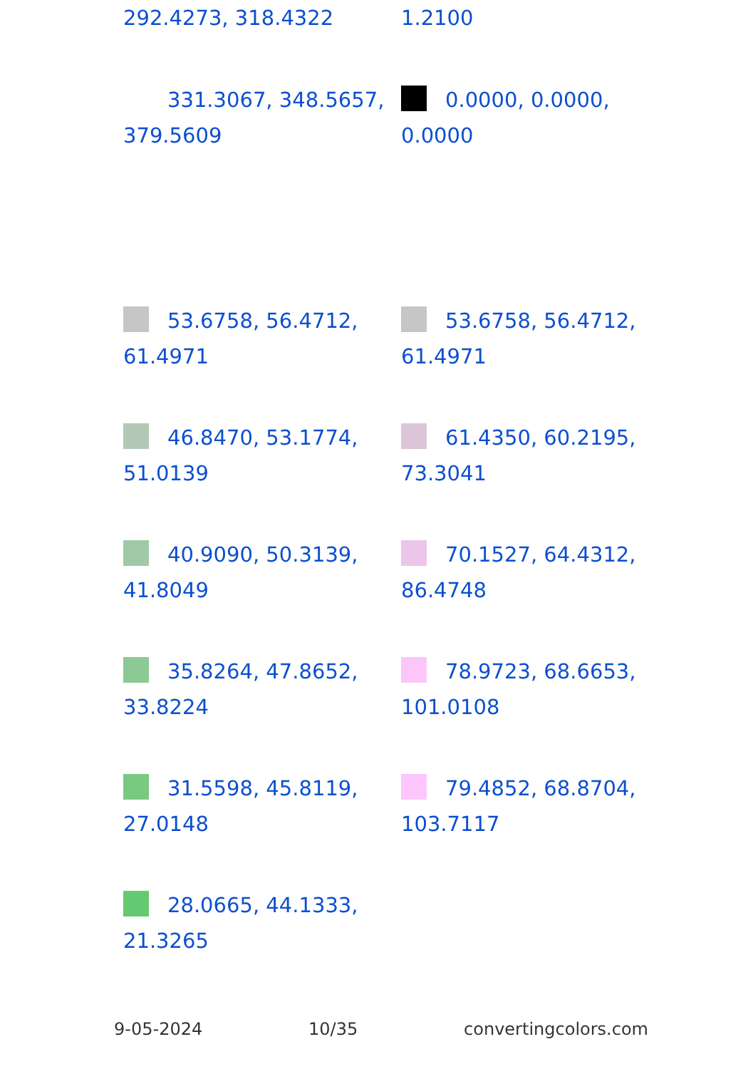292.4273, 318.4322 1.2100
331.3067, 348.5657, 379.5609
0.0000, 0.0000, 0.0000
53.6758, 56.4712, 61.4971
53.6758, 56.4712, 61.4971
46.8470, 53.1774, 51.0139
61.4350, 60.2195, 73.3041
40.9090, 50.3139, 41.8049
70.1527, 64.4312, 86.4748
35.8264, 47.8652, 33.8224
78.9723, 68.6653, 101.0108
31.5598, 45.8119, 27.0148
79.4852, 68.8704, 103.7117
28.0665, 44.1333, 21.3265
9-05-2024 10/35 convertingcolors.com